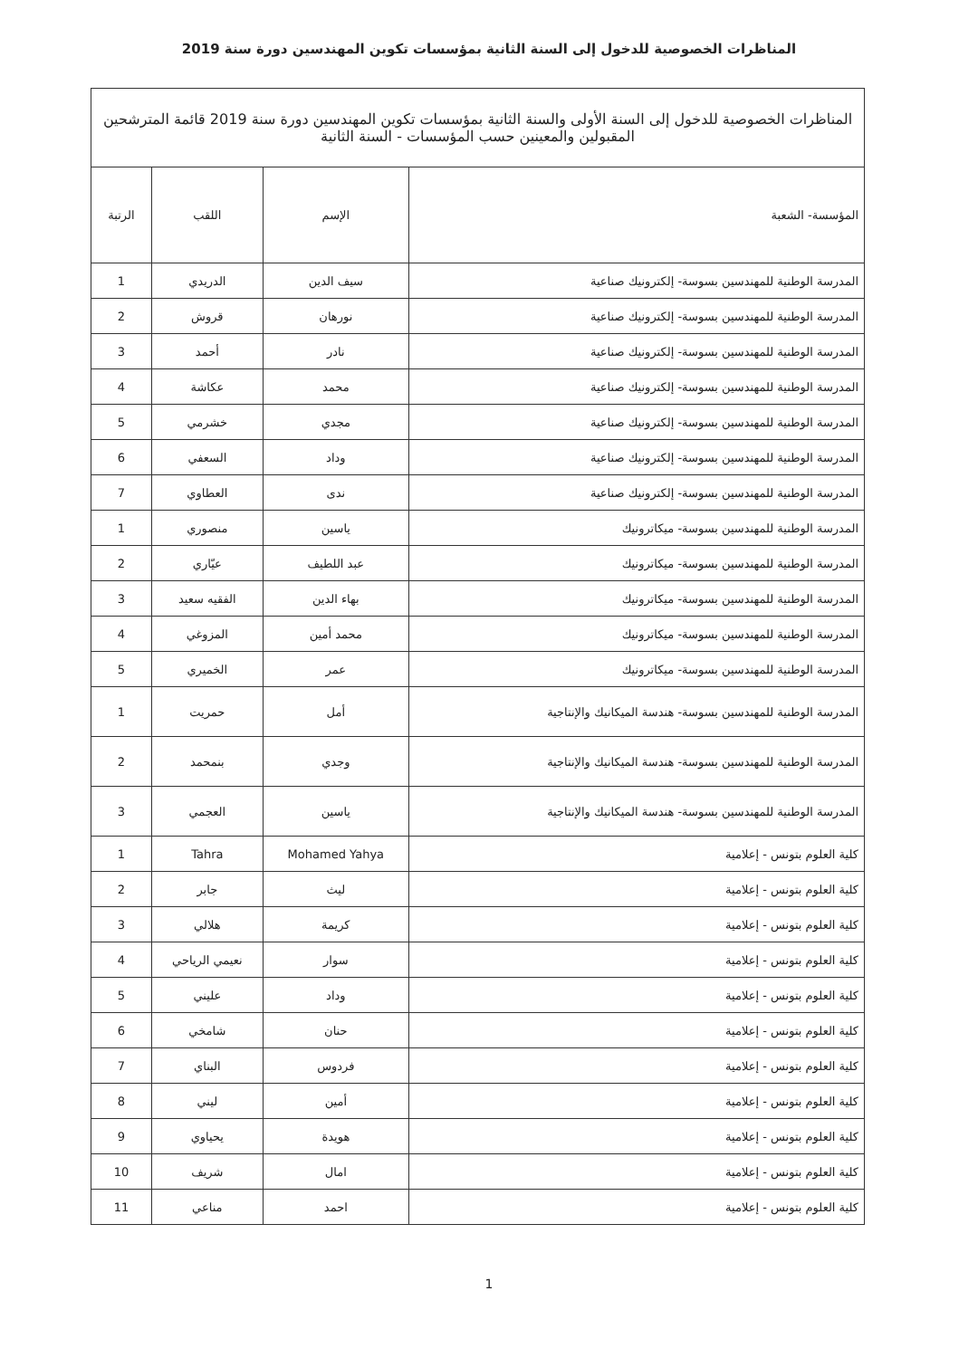المناظرات الخصوصية للدخول إلى السنة الثانية بمؤسسات تكوين المهندسين دورة سنة 2019
| المناظرات الخصوصية للدخول إلى السنة الأولى والسنة الثانية بمؤسسات تكوين المهندسين دورة سنة 2019 قائمة المترشحين المقبولين والمعينين حسب المؤسسات - السنة الثانية | | | |
| المؤسسة- الشعبة | الإسم | اللقب | الرتبة |
| المدرسة الوطنية للمهندسين بسوسة- إلكترونيك صناعية | سيف الدين | الدريدي | 1 |
| المدرسة الوطنية للمهندسين بسوسة- إلكترونيك صناعية | نورهان | قروش | 2 |
| المدرسة الوطنية للمهندسين بسوسة- إلكترونيك صناعية | نادر | أحمد | 3 |
| المدرسة الوطنية للمهندسين بسوسة- إلكترونيك صناعية | محمد | عكاشة | 4 |
| المدرسة الوطنية للمهندسين بسوسة- إلكترونيك صناعية | مجدي | خشرمي | 5 |
| المدرسة الوطنية للمهندسين بسوسة- إلكترونيك صناعية | وداد | السعفي | 6 |
| المدرسة الوطنية للمهندسين بسوسة- إلكترونيك صناعية | ندى | العطاوي | 7 |
| المدرسة الوطنية للمهندسين بسوسة- ميكاترونيك | ياسين | منصوري | 1 |
| المدرسة الوطنية للمهندسين بسوسة- ميكاترونيك | عبد اللطيف | عيّاري | 2 |
| المدرسة الوطنية للمهندسين بسوسة- ميكاترونيك | بهاء الدين | الفقيه سعيد | 3 |
| المدرسة الوطنية للمهندسين بسوسة- ميكاترونيك | محمد أمين | المزوغي | 4 |
| المدرسة الوطنية للمهندسين بسوسة- ميكاترونيك | عمر | الخميري | 5 |
| المدرسة الوطنية للمهندسين بسوسة- هندسة الميكانيك والإنتاجية | أمل | حمريت | 1 |
| المدرسة الوطنية للمهندسين بسوسة- هندسة الميكانيك والإنتاجية | وجدي | بنمحمد | 2 |
| المدرسة الوطنية للمهندسين بسوسة- هندسة الميكانيك والإنتاجية | ياسين | العجمي | 3 |
| كلية العلوم بتونس - إعلامية | Mohamed Yahya | Tahra | 1 |
| كلية العلوم بتونس - إعلامية | ليث | جابر | 2 |
| كلية العلوم بتونس - إعلامية | كريمة | هلالي | 3 |
| كلية العلوم بتونس - إعلامية | سوار | نعيمي الرياحي | 4 |
| كلية العلوم بتونس - إعلامية | وداد | عليني | 5 |
| كلية العلوم بتونس - إعلامية | حنان | شامخي | 6 |
| كلية العلوم بتونس - إعلامية | فردوس | البناي | 7 |
| كلية العلوم بتونس - إعلامية | أمين | ليني | 8 |
| كلية العلوم بتونس - إعلامية | هويدة | يحياوي | 9 |
| كلية العلوم بتونس - إعلامية | امال | شريف | 10 |
| كلية العلوم بتونس - إعلامية | احمد | مناعي | 11 |
1